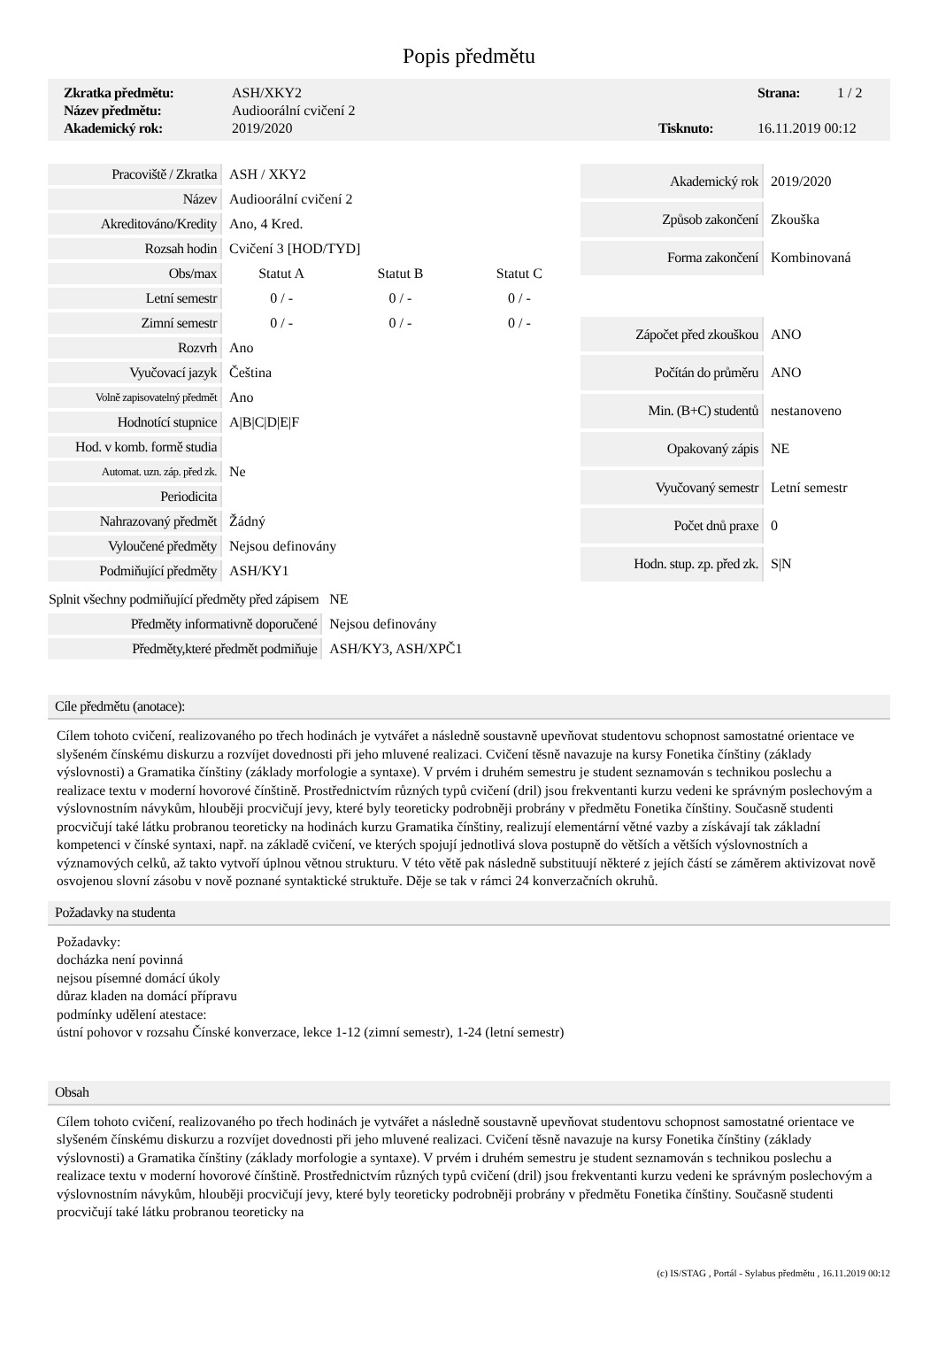Popis předmětu
| Zkratka předmětu: | ASH/XKY2 | | Strana: | 1 / 2 |
| Název předmětu: | Audioorální cvičení 2 | | | |
| Akademický rok: | 2019/2020 | Tisknuto: | 16.11.2019 00:12 | |
| Pracoviště / Zkratka | ASH / XKY2 | | |
| Název | Audioorální cvičení 2 | | |
| Akreditováno/Kredity | Ano, 4 Kred. | | |
| Rozsah hodin | Cvičení 3 [HOD/TYD] | | |
| Obs/max | Statut A | Statut B | Statut C |
| Letní semestr | 0 / - | 0 / - | 0 / - |
| Zimní semestr | 0 / - | 0 / - | 0 / - |
| Rozvrh | Ano | | |
| Vyučovací jazyk | Čeština | | |
| Volně zapisovatelný předmět | Ano | | |
| Hodnotící stupnice | A/B/C/D/E/F | | |
| Hod. v komb. formě studia | | | |
| Automat. uzn. záp. před zk. | Ne | | |
| Periodicita | | | |
| Nahrazovaný předmět | Žádný | | |
| Vyloučené předměty | Nejsou definovány | | |
| Podmiňující předměty | ASH/KY1 | | |
| Akademický rok | 2019/2020 |
| Způsob zakončení | Zkouška |
| Forma zakončení | Kombinovaná |
| Zápočet před zkouškou | ANO |
| Počítán do průměru | ANO |
| Min. (B+C) studentů | nestanoveno |
| Opakovaný zápis | NE |
| Vyučovaný semestr | Letní semestr |
| Počet dnů praxe | 0 |
| Hodn. stup. zp. před zk. | S/N |
| Splnit všechny podmiňující předměty před zápisem | NE |
| Předměty informativně doporučené | Nejsou definovány |
| Předměty,které předmět podmiňuje | ASH/KY3, ASH/XPČ1 |
Cíle předmětu (anotace):
Cílem tohoto cvičení, realizovaného po třech hodinách je vytvářet a následně soustavně upevňovat studentovu schopnost samostatné orientace ve slyšeném čínskému diskurzu a rozvíjet dovednosti při jeho mluvené realizaci. Cvičení těsně navazuje na kursy Fonetika čínštiny (základy výslovnosti) a Gramatika čínštiny (základy morfologie a syntaxe). V prvém i druhém semestru je student seznamován s technikou poslechu a realizace textu v moderní hovorové čínštině. Prostřednictvím různých typů cvičení (dril) jsou frekventanti kurzu vedeni ke správným poslechovým a výslovnostním návykům, hlouběji procvičují jevy, které byly teoreticky podrobněji probrány v předmětu Fonetika čínštiny. Současně studenti procvičují také látku probranou teoreticky na hodinách kurzu Gramatika čínštiny, realizují elementární větné vazby a získávají tak základní kompetenci v čínské syntaxi, např. na základě cvičení, ve kterých spojují jednotlivá slova postupně do větších a větších výslovnostních a významových celků, až takto vytvoří úplnou větnou strukturu. V této větě pak následně substituují některé z jejích částí se záměrem aktivizovat nově osvojenou slovní zásobu v nově poznané syntaktické struktuře. Děje se tak v rámci 24 konverzačních okruhů.
Požadavky na studenta
Požadavky:
docházka není povinná
nejsou písemné domácí úkoly
důraz kladen na domácí přípravu
podmínky udělení atestace:
ústní pohovor v rozsahu Čínské konverzace, lekce 1-12 (zimní semestr), 1-24 (letní semestr)
Obsah
Cílem tohoto cvičení, realizovaného po třech hodinách je vytvářet a následně soustavně upevňovat studentovu schopnost samostatné orientace ve slyšeném čínskému diskurzu a rozvíjet dovednosti při jeho mluvené realizaci. Cvičení těsně navazuje na kursy Fonetika čínštiny (základy výslovnosti) a Gramatika čínštiny (základy morfologie a syntaxe). V prvém i druhém semestru je student seznamován s technikou poslechu a realizace textu v moderní hovorové čínštině. Prostřednictvím různých typů cvičení (dril) jsou frekventanti kurzu vedeni ke správným poslechovým a výslovnostním návykům, hlouběji procvičují jevy, které byly teoreticky podrobněji probrány v předmětu Fonetika čínštiny. Současně studenti procvičují také látku probranou teoreticky na
(c) IS/STAG , Portál - Sylabus předmětu , 16.11.2019 00:12